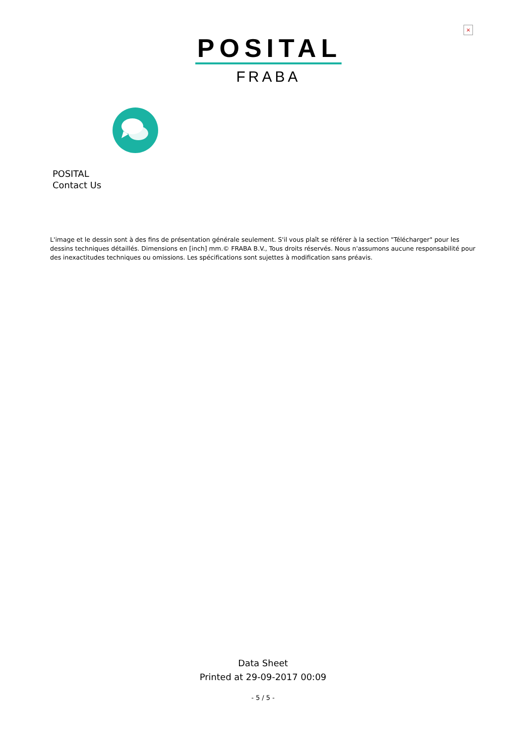×
POSITAL
FRABA
POSITAL
Contact Us
L'image et le dessin sont à des fins de présentation générale seulement. S'il vous plaît se référer à la section "Télécharger" pour les dessins techniques détaillés. Dimensions en [inch] mm.© FRABA B.V., Tous droits réservés. Nous n'assumons aucune responsabilité pour des inexactitudes techniques ou omissions. Les spécifications sont sujettes à modification sans préavis.
Data Sheet
Printed at 29-09-2017 00:09
- 5 / 5 -